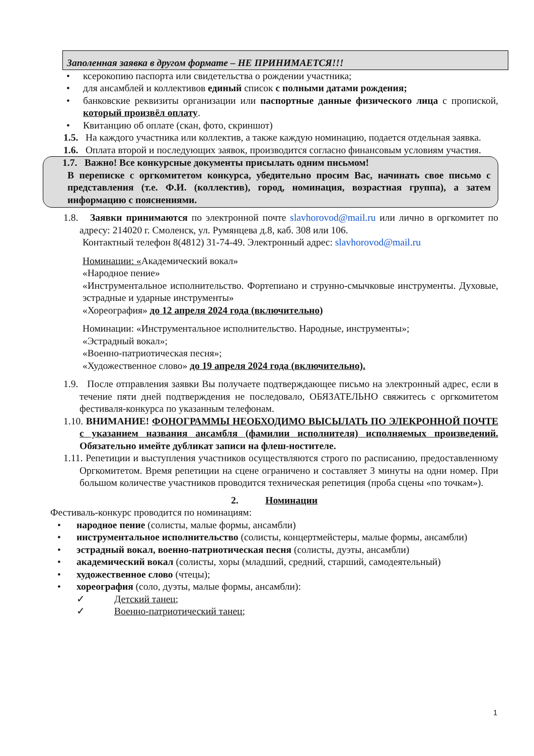Заполенная заявка в другом формате – НЕ ПРИНИМАЕТСЯ!!!
• ксерокопию паспорта или свидетельства о рождении участника;
• для ансамблей и коллективов единый список с полными датами рождения;
• банковские реквизиты организации или паспортные данные физического лица с пропиской, который произвёл оплату.
• Квитанцию об оплате (скан, фото, скриншот)
1.5. На каждого участника или коллектив, а также каждую номинацию, подается отдельная заявка.
1.6. Оплата второй и последующих заявок, производится согласно финансовым условиям участия.
1.7. Важно! Все конкурсные документы присылать одним письмом!
В переписке с оргкомитетом конкурса, убедительно просим Вас, начинать свое письмо с представления (т.е. Ф.И. (коллектив), город, номинация, возрастная группа), а затем информацию с пояснениями.
1.8. Заявки принимаются по электронной почте slavhorovod@mail.ru или лично в оргкомитет по адресу: 214020 г. Смоленск, ул. Румянцева д.8, каб. 308 или 106.
Контактный телефон 8(4812) 31-74-49. Электронный адрес: slavhorovod@mail.ru
Номинации: «Академический вокал»
«Народное пение»
«Инструментальное исполнительство. Фортепиано и струнно-смычковые инструменты. Духовые, эстрадные и ударные инструменты»
«Хореография» до 12 апреля 2024 года (включительно)
Номинации: «Инструментальное исполнительство. Народные, инструменты»;
«Эстрадный вокал»;
«Военно-патриотическая песня»;
«Художественное слово» до 19 апреля 2024 года (включительно).
1.9. После отправления заявки Вы получаете подтверждающее письмо на электронный адрес, если в течение пяти дней подтверждения не последовало, ОБЯЗАТЕЛЬНО свяжитесь с оргкомитетом фестиваля-конкурса по указанным телефонам.
1.10. ВНИМАНИЕ! ФОНОГРАММЫ НЕОБХОДИМО ВЫСЫЛАТЬ ПО ЭЛЕКРОННОЙ ПОЧТЕ с указанием названия ансамбля (фамилии исполнителя) исполняемых произведений. Обязательно имейте дубликат записи на флеш-ностителе.
1.11. Репетиции и выступления участников осуществляются строго по расписанию, предоставленному Оргкомитетом. Время репетиции на сцене ограничено и составляет 3 минуты на одни номер. При большом количестве участников проводится техническая репетиция (проба сцены «по точкам»).
2. Номинации
Фестиваль-конкурс проводится по номинациям:
• народное пение (солисты, малые формы, ансамбли)
• инструментальное исполнительство (солисты, концертмейстеры, малые формы, ансамбли)
• эстрадный вокал, военно-патриотическая песня (солисты, дуэты, ансамбли)
• академический вокал (солисты, хоры (младший, средний, старший, самодеятельный)
• художественное слово (чтецы);
• хореография (соло, дуэты, малые формы, ансамбли):
✓ Детский танец;
✓ Военно-патриотический танец;
1